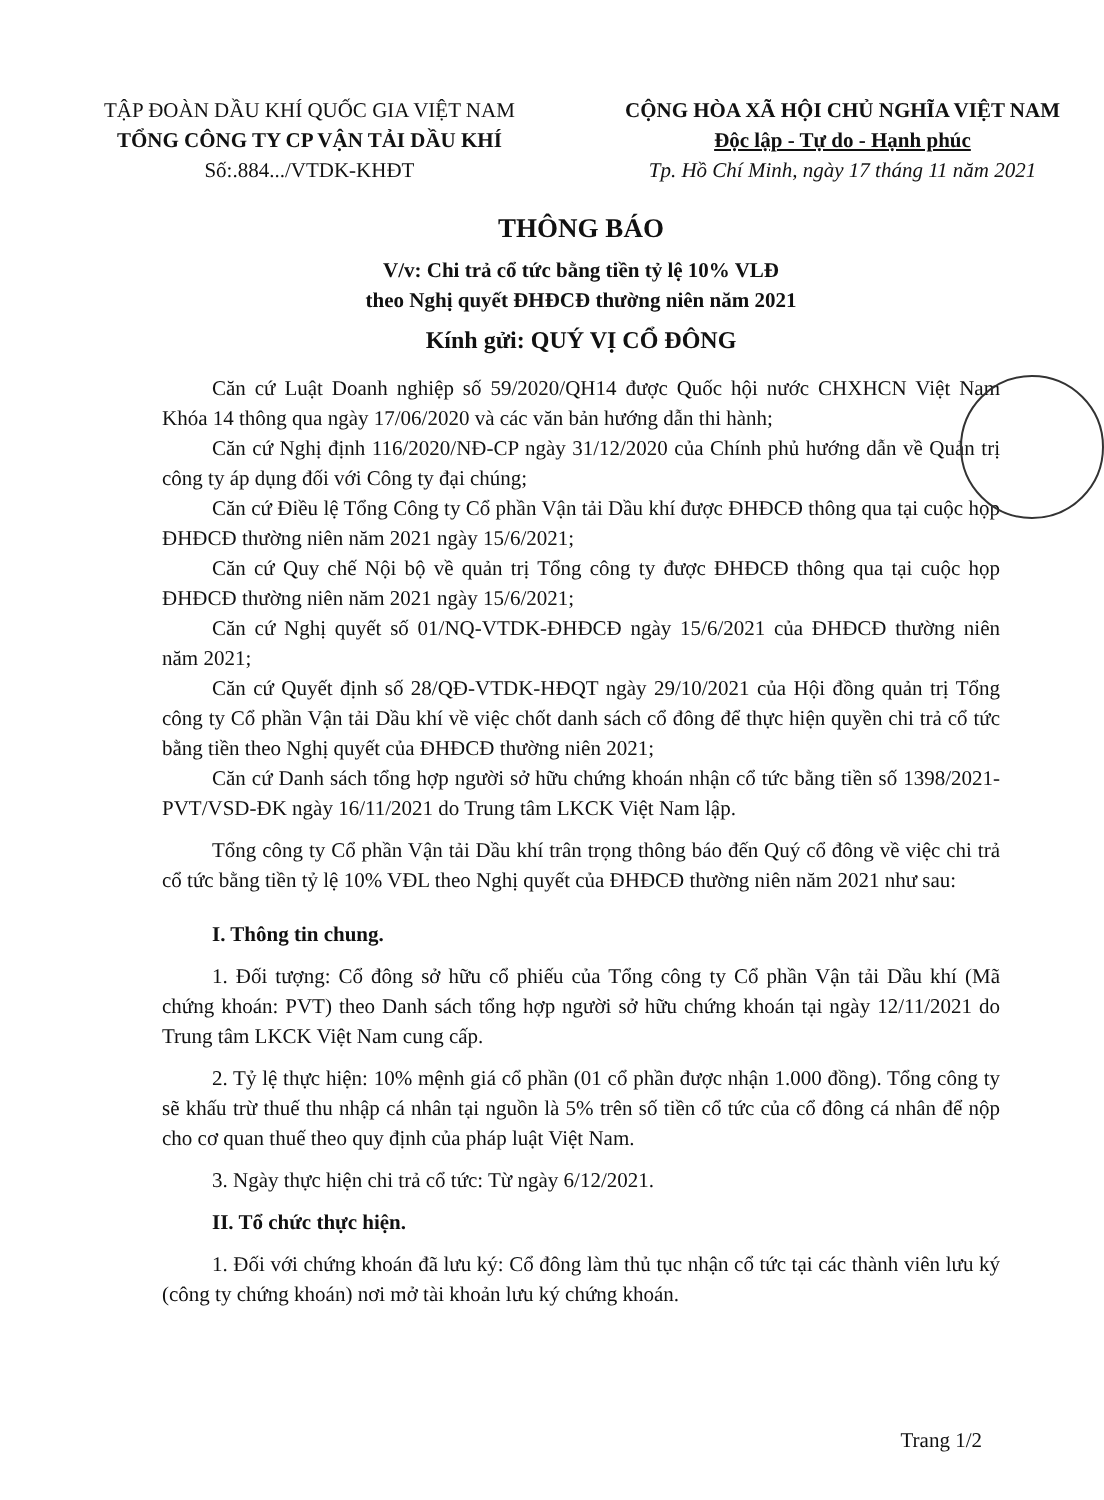TẬP ĐOÀN DẦU KHÍ QUỐC GIA VIỆT NAM
TỔNG CÔNG TY CP VẬN TẢI DẦU KHÍ
Số:.884.../VTDK-KHĐT
CỘNG HÒA XÃ HỘI CHỦ NGHĨA VIỆT NAM
Độc lập - Tự do - Hạnh phúc
Tp. Hồ Chí Minh, ngày 17 tháng 11 năm 2021
THÔNG BÁO
V/v: Chi trả cổ tức bằng tiền tỷ lệ 10% VLĐ
theo Nghị quyết ĐHĐCĐ thường niên năm 2021
Kính gửi: QUÝ VỊ CỔ ĐÔNG
Căn cứ Luật Doanh nghiệp số 59/2020/QH14 được Quốc hội nước CHXHCN Việt Nam Khóa 14 thông qua ngày 17/06/2020 và các văn bản hướng dẫn thi hành;
Căn cứ Nghị định 116/2020/NĐ-CP ngày 31/12/2020 của Chính phủ hướng dẫn về Quản trị công ty áp dụng đối với Công ty đại chúng;
Căn cứ Điều lệ Tổng Công ty Cổ phần Vận tải Dầu khí được ĐHĐCĐ thông qua tại cuộc họp ĐHĐCĐ thường niên năm 2021 ngày 15/6/2021;
Căn cứ Quy chế Nội bộ về quản trị Tổng công ty được ĐHĐCĐ thông qua tại cuộc họp ĐHĐCĐ thường niên năm 2021 ngày 15/6/2021;
Căn cứ Nghị quyết số 01/NQ-VTDK-ĐHĐCĐ ngày 15/6/2021 của ĐHĐCĐ thường niên năm 2021;
Căn cứ Quyết định số 28/QĐ-VTDK-HĐQT ngày 29/10/2021 của Hội đồng quản trị Tổng công ty Cổ phần Vận tải Dầu khí về việc chốt danh sách cổ đông để thực hiện quyền chi trả cổ tức bằng tiền theo Nghị quyết của ĐHĐCĐ thường niên 2021;
Căn cứ Danh sách tổng hợp người sở hữu chứng khoán nhận cổ tức bằng tiền số 1398/2021-PVT/VSD-ĐK ngày 16/11/2021 do Trung tâm LKCK Việt Nam lập.
Tổng công ty Cổ phần Vận tải Dầu khí trân trọng thông báo đến Quý cổ đông về việc chi trả cổ tức bằng tiền tỷ lệ 10% VĐL theo Nghị quyết của ĐHĐCĐ thường niên năm 2021 như sau:
I. Thông tin chung.
1. Đối tượng: Cổ đông sở hữu cổ phiếu của Tổng công ty Cổ phần Vận tải Dầu khí (Mã chứng khoán: PVT) theo Danh sách tổng hợp người sở hữu chứng khoán tại ngày 12/11/2021 do Trung tâm LKCK Việt Nam cung cấp.
2. Tỷ lệ thực hiện: 10% mệnh giá cổ phần (01 cổ phần được nhận 1.000 đồng). Tổng công ty sẽ khấu trừ thuế thu nhập cá nhân tại nguồn là 5% trên số tiền cổ tức của cổ đông cá nhân để nộp cho cơ quan thuế theo quy định của pháp luật Việt Nam.
3. Ngày thực hiện chi trả cổ tức: Từ ngày 6/12/2021.
II. Tổ chức thực hiện.
1. Đối với chứng khoán đã lưu ký: Cổ đông làm thủ tục nhận cổ tức tại các thành viên lưu ký (công ty chứng khoán) nơi mở tài khoản lưu ký chứng khoán.
Trang 1/2